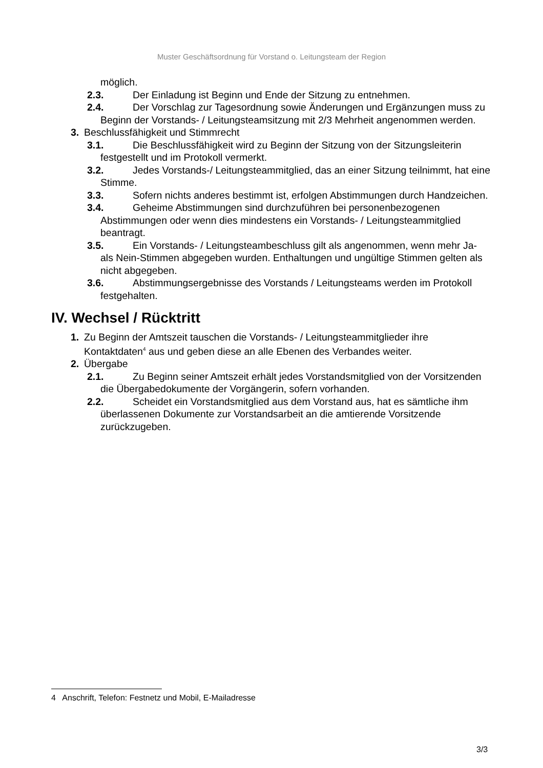Muster Geschäftsordnung für Vorstand o. Leitungsteam der Region
möglich.
2.3. Der Einladung ist Beginn und Ende der Sitzung zu entnehmen.
2.4. Der Vorschlag zur Tagesordnung sowie Änderungen und Ergänzungen muss zu Beginn der Vorstands- / Leitungsteamsitzung mit 2/3 Mehrheit angenommen werden.
3. Beschlussfähigkeit und Stimmrecht
3.1. Die Beschlussfähigkeit wird zu Beginn der Sitzung von der Sitzungsleiterin festgestellt und im Protokoll vermerkt.
3.2. Jedes Vorstands-/ Leitungsteammitglied, das an einer Sitzung teilnimmt, hat eine Stimme.
3.3. Sofern nichts anderes bestimmt ist, erfolgen Abstimmungen durch Handzeichen.
3.4. Geheime Abstimmungen sind durchzuführen bei personenbezogenen Abstimmungen oder wenn dies mindestens ein Vorstands- / Leitungsteammitglied beantragt.
3.5. Ein Vorstands- / Leitungsteambeschluss gilt als angenommen, wenn mehr Ja- als Nein-Stimmen abgegeben wurden. Enthaltungen und ungültige Stimmen gelten als nicht abgegeben.
3.6. Abstimmungsergebnisse des Vorstands / Leitungsteams werden im Protokoll festgehalten.
IV. Wechsel / Rücktritt
1. Zu Beginn der Amtszeit tauschen die Vorstands- / Leitungsteammitglieder ihre Kontaktdaten<sup>4</sup> aus und geben diese an alle Ebenen des Verbandes weiter.
2. Übergabe
2.1. Zu Beginn seiner Amtszeit erhält jedes Vorstandsmitglied von der Vorsitzenden die Übergabedokumente der Vorgängerin, sofern vorhanden.
2.2. Scheidet ein Vorstandsmitglied aus dem Vorstand aus, hat es sämtliche ihm überlassenen Dokumente zur Vorstandsarbeit an die amtierende Vorsitzende zurückzugeben.
4 Anschrift, Telefon: Festnetz und Mobil, E-Mailadresse
3/3